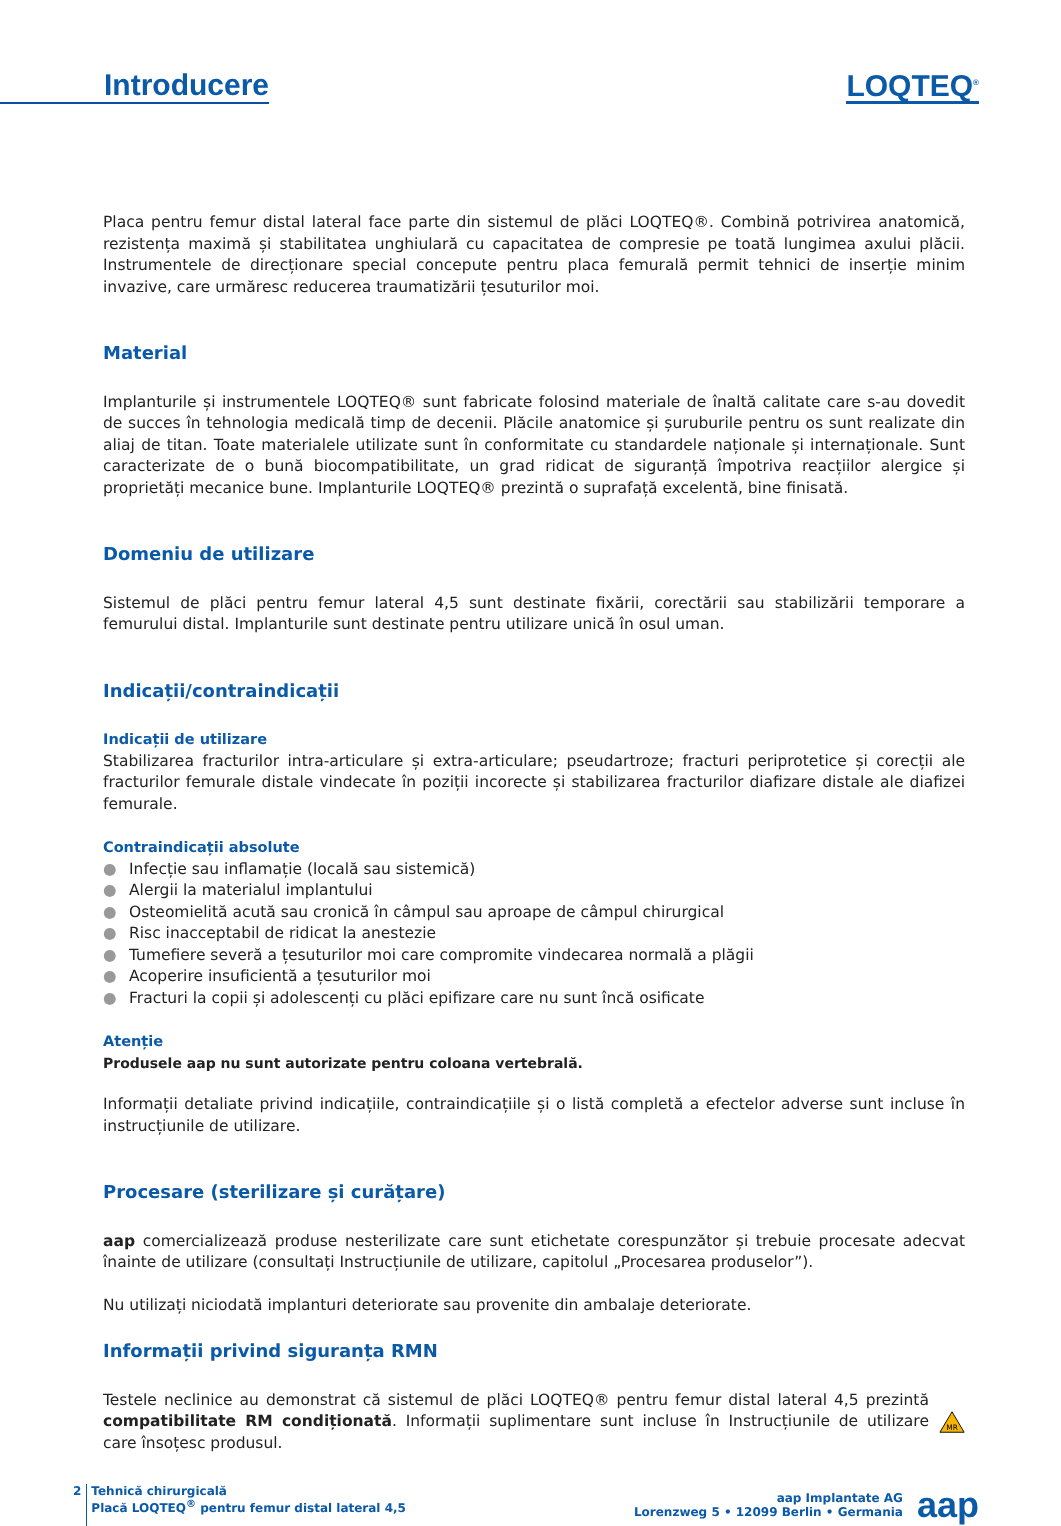Introducere
LOQTEQ<sup>®</sup>
Placa pentru femur distal lateral face parte din sistemul de plăci LOQTEQ®. Combină potrivirea anatomică, rezistența maximă și stabilitatea unghiulară cu capacitatea de compresie pe toată lungimea axului plăcii. Instrumentele de direcționare special concepute pentru placa femurală permit tehnici de inserție minim invazive, care urmăresc reducerea traumatizării țesuturilor moi.
Material
Implanturile și instrumentele LOQTEQ® sunt fabricate folosind materiale de înaltă calitate care s-au dovedit de succes în tehnologia medicală timp de decenii. Plăcile anatomice și șuruburile pentru os sunt realizate din aliaj de titan. Toate materialele utilizate sunt în conformitate cu standardele naționale și internaționale. Sunt caracterizate de o bună biocompatibilitate, un grad ridicat de siguranță împotriva reacțiilor alergice și proprietăți mecanice bune. Implanturile LOQTEQ® prezintă o suprafață excelentă, bine finisată.
Domeniu de utilizare
Sistemul de plăci pentru femur lateral 4,5 sunt destinate fixării, corectării sau stabilizării temporare a femurului distal. Implanturile sunt destinate pentru utilizare unică în osul uman.
Indicații/contraindicații
Indicații de utilizare
Stabilizarea fracturilor intra-articulare și extra-articulare; pseudartroze; fracturi periprotetice și corecții ale fracturilor femurale distale vindecate în poziții incorecte și stabilizarea fracturilor diafizare distale ale diafizei femurale.
Contraindicații absolute
● Infecție sau inflamație (locală sau sistemică)
● Alergii la materialul implantului
● Osteomielită acută sau cronică în câmpul sau aproape de câmpul chirurgical
● Risc inacceptabil de ridicat la anestezie
● Tumefiere severă a țesuturilor moi care compromite vindecarea normală a plăgii
● Acoperire insuficientă a țesuturilor moi
● Fracturi la copii și adolescenți cu plăci epifizare care nu sunt încă osificate
Atenție
Produsele aap nu sunt autorizate pentru coloana vertebrală.
Informații detaliate privind indicațiile, contraindicațiile și o listă completă a efectelor adverse sunt incluse în instrucțiunile de utilizare.
Procesare (sterilizare și curățare)
aap comercializează produse nesterilizate care sunt etichetate corespunzător și trebuie procesate adecvat înainte de utilizare (consultați Instrucțiunile de utilizare, capitolul „Procesarea produselor”).
Nu utilizați niciodată implanturi deteriorate sau provenite din ambalaje deteriorate.
Informații privind siguranța RMN
Testele neclinice au demonstrat că sistemul de plăci LOQTEQ® pentru femur distal lateral 4,5 prezintă compatibilitate RM condiționată. Informații suplimentare sunt incluse în Instrucțiunile de utilizare care însoțesc produsul.
MR
2 Tehnică chirurgicală
Placă LOQTEQ<sup>®</sup> pentru femur distal lateral 4,5
aap Implantate AG
Lorenzweg 5 • 12099 Berlin • Germania
aap